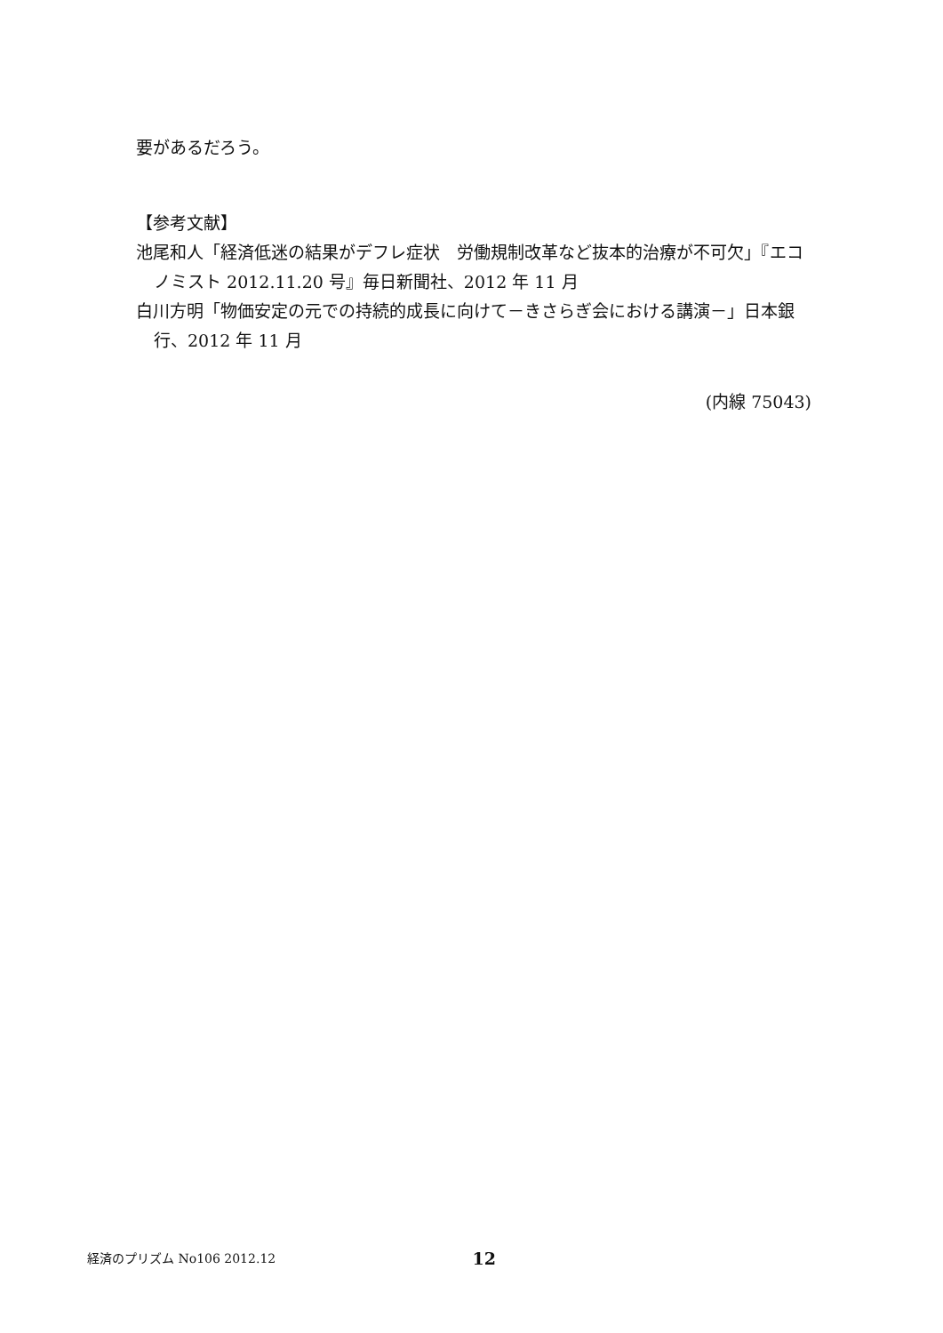要があるだろう。
【参考文献】
池尾和人「経済低迷の結果がデフレ症状　労働規制改革など抜本的治療が不可欠」『エコノミスト 2012.11.20 号』毎日新聞社、2012 年 11 月
白川方明「物価安定の元での持続的成長に向けて－きさらぎ会における講演－」日本銀行、2012 年 11 月
(内線 75043)
経済のプリズム No106 2012.12 12